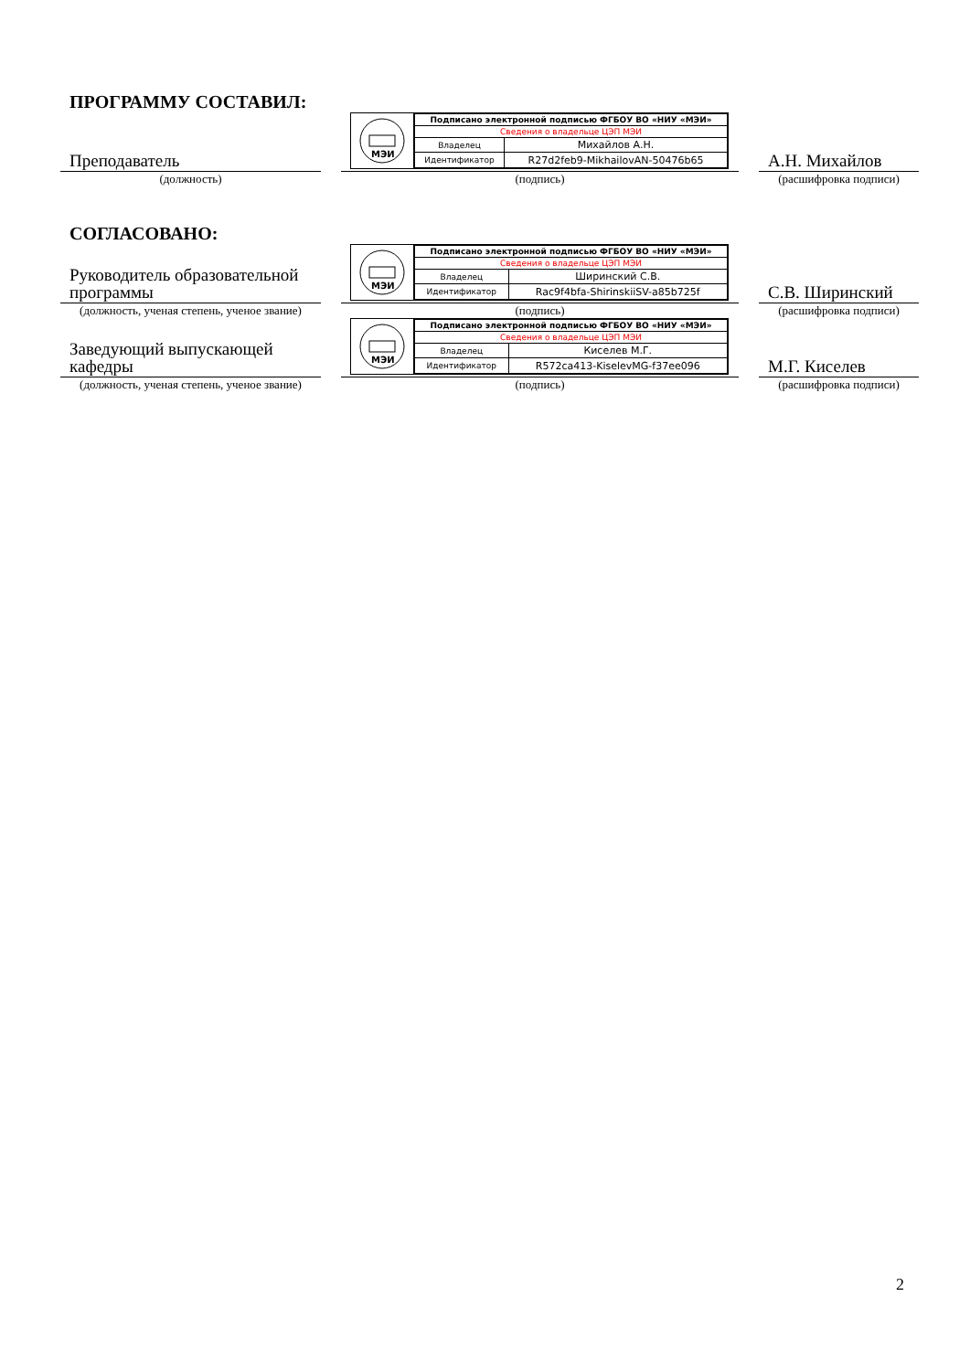ПРОГРАММУ СОСТАВИЛ:
Преподаватель
МЭИ
| Подписано электронной подписью ФГБОУ ВО «НИУ «МЭИ» | |
| Сведения о владельце ЦЭП МЭИ | |
| Владелец | Михайлов А.Н. |
| Идентификатор | R27d2feb9-MikhailovAN-50476b65 |
А.Н. Михайлов
(должность)
(подпись)
(расшифровка подписи)
СОГЛАСОВАНО:
Руководитель образовательной программы
МЭИ
| Подписано электронной подписью ФГБОУ ВО «НИУ «МЭИ» | |
| Сведения о владельце ЦЭП МЭИ | |
| Владелец | Ширинский С.В. |
| Идентификатор | Rac9f4bfa-ShirinskiiSV-a85b725f |
С.В. Ширинский
(должность, ученая степень, ученое звание)
(подпись) (расшифровка подписи)
Заведующий выпускающей кафедры
МЭИ
| Подписано электронной подписью ФГБОУ ВО «НИУ «МЭИ» | |
| Сведения о владельце ЦЭП МЭИ | |
| Владелец | Киселев М.Г. |
| Идентификатор | R572ca413-KiselevMG-f37ee096 |
М.Г. Киселев
(должность, ученая степень, ученое звание)
(подпись) (расшифровка подписи)
2